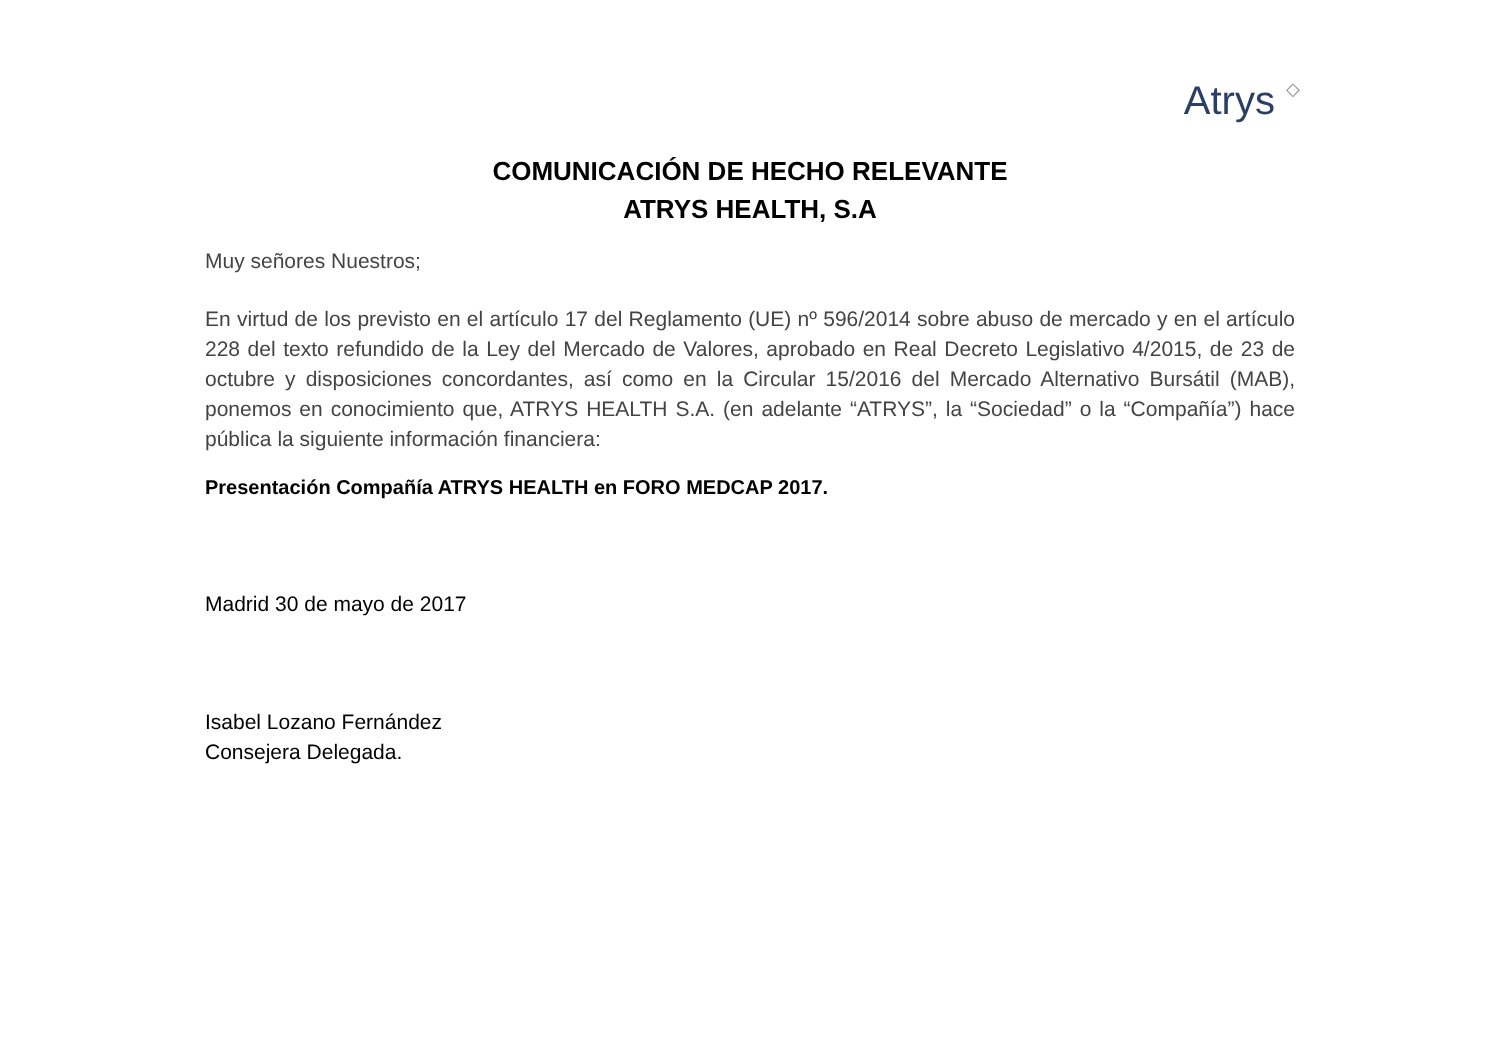Atrys ◇
COMUNICACIÓN DE HECHO RELEVANTE
ATRYS HEALTH, S.A
Muy señores Nuestros;
En virtud de los previsto en el artículo 17 del Reglamento (UE) nº 596/2014 sobre abuso de mercado y en el artículo 228 del texto refundido de la Ley del Mercado de Valores, aprobado en Real Decreto Legislativo 4/2015, de 23 de octubre y disposiciones concordantes, así como en la Circular 15/2016 del Mercado Alternativo Bursátil (MAB), ponemos en conocimiento que, ATRYS HEALTH S.A. (en adelante “ATRYS”, la “Sociedad” o la “Compañía”) hace pública la siguiente información financiera:
Presentación Compañía ATRYS HEALTH en FORO MEDCAP 2017.
Madrid 30 de mayo de 2017
Isabel Lozano Fernández
Consejera Delegada.